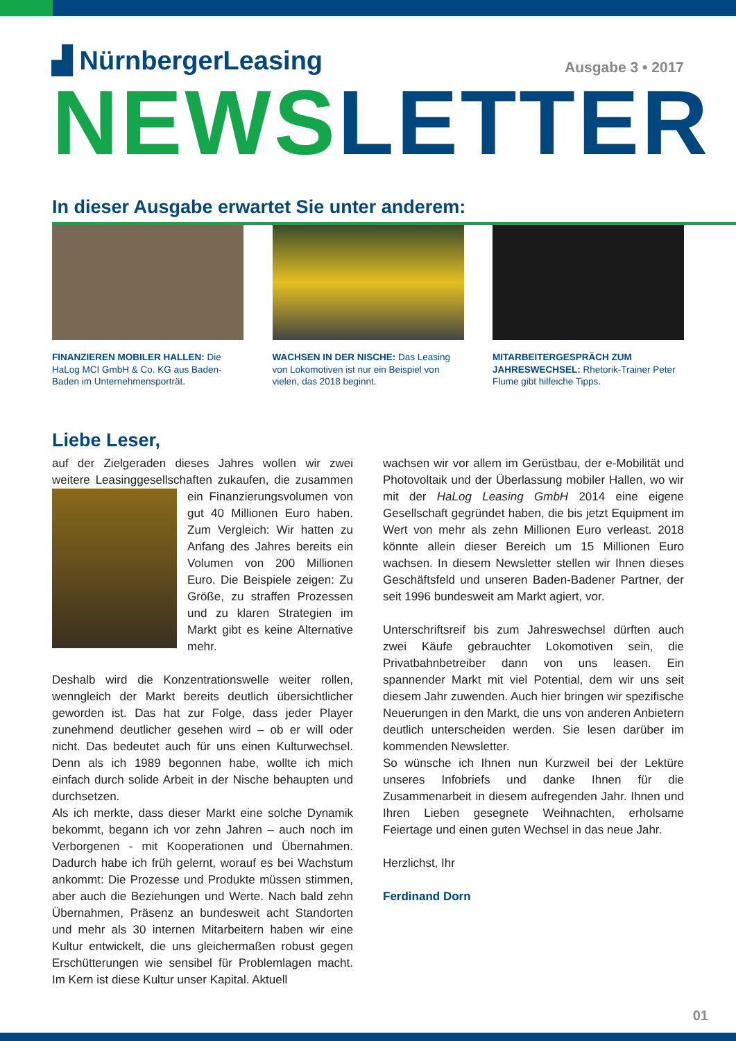▟ NürnbergerLeasing
Ausgabe 3 • 2017
NEWS LETTER
In dieser Ausgabe erwartet Sie unter anderem:
FINANZIEREN MOBILER HALLEN: Die HaLog MCI GmbH & Co. KG aus Baden-Baden im Unternehmensporträt.
WACHSEN IN DER NISCHE: Das Leasing von Lokomotiven ist nur ein Beispiel von vielen, das 2018 beginnt.
MITARBEITERGESPRÄCH ZUM JAHRESWECHSEL: Rhetorik-Trainer Peter Flume gibt hilfeiche Tipps.
Liebe Leser,
auf der Zielgeraden dieses Jahres wollen wir zwei weitere Leasinggesellschaften zukaufen, die zusammen ein Finanzierungsvolumen von gut 40 Millionen Euro haben. Zum Vergleich: Wir hatten zu Anfang des Jahres bereits ein Volumen von 200 Millionen Euro. Die Beispiele zeigen: Zu Größe, zu straffen Prozessen und zu klaren Strategien im Markt gibt es keine Alternative mehr.
Deshalb wird die Konzentrationswelle weiter rollen, wenngleich der Markt bereits deutlich übersichtlicher geworden ist. Das hat zur Folge, dass jeder Player zunehmend deutlicher gesehen wird – ob er will oder nicht. Das bedeutet auch für uns einen Kulturwechsel. Denn als ich 1989 begonnen habe, wollte ich mich einfach durch solide Arbeit in der Nische behaupten und durchsetzen.
Als ich merkte, dass dieser Markt eine solche Dynamik bekommt, begann ich vor zehn Jahren – auch noch im Verborgenen - mit Kooperationen und Übernahmen. Dadurch habe ich früh gelernt, worauf es bei Wachstum ankommt: Die Prozesse und Produkte müssen stimmen, aber auch die Beziehungen und Werte. Nach bald zehn Übernahmen, Präsenz an bundesweit acht Standorten und mehr als 30 internen Mitarbeitern haben wir eine Kultur entwickelt, die uns gleichermaßen robust gegen Erschütterungen wie sensibel für Problemlagen macht. Im Kern ist diese Kultur unser Kapital. Aktuell
wachsen wir vor allem im Gerüstbau, der e-Mobilität und Photovoltaik und der Überlassung mobiler Hallen, wo wir mit der HaLog Leasing GmbH 2014 eine eigene Gesellschaft gegründet haben, die bis jetzt Equipment im Wert von mehr als zehn Millionen Euro verleast. 2018 könnte allein dieser Bereich um 15 Millionen Euro wachsen. In diesem Newsletter stellen wir Ihnen dieses Geschäftsfeld und unseren Baden-Badener Partner, der seit 1996 bundesweit am Markt agiert, vor.
Unterschriftsreif bis zum Jahreswechsel dürften auch zwei Käufe gebrauchter Lokomotiven sein, die Privatbahnbetreiber dann von uns leasen. Ein spannender Markt mit viel Potential, dem wir uns seit diesem Jahr zuwenden. Auch hier bringen wir spezifische Neuerungen in den Markt, die uns von anderen Anbietern deutlich unterscheiden werden. Sie lesen darüber im kommenden Newsletter.
So wünsche ich Ihnen nun Kurzweil bei der Lektüre unseres Infobriefs und danke Ihnen für die Zusammenarbeit in diesem aufregenden Jahr. Ihnen und Ihren Lieben gesegnete Weihnachten, erholsame Feiertage und einen guten Wechsel in das neue Jahr.
Herzlichst, Ihr
Ferdinand Dorn
01